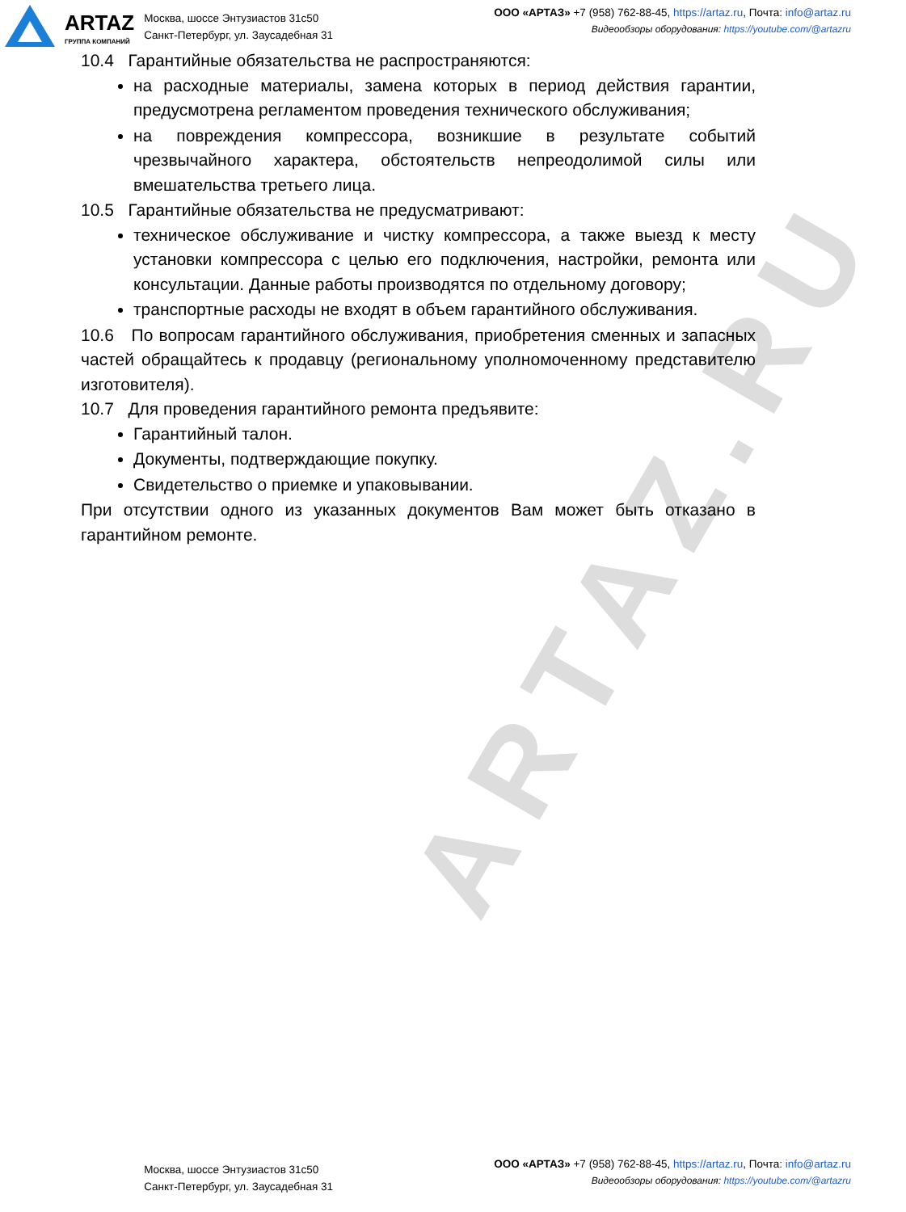ARTAZ.RU
ARTAZ
ГРУППА КОМПАНИЙ
Москва, шоссе Энтузиастов 31с50
Санкт-Петербург, ул. Заусадебная 31
ООО «АРТАЗ» +7 (958) 762-88-45, https://artaz.ru, Почта: info@artaz.ru
Видеообзоры оборудования: https://youtube.com/@artazru
10.4 Гарантийные обязательства не распространяются:
на расходные материалы, замена которых в период действия гарантии, предусмотрена регламентом проведения технического обслуживания;
на повреждения компрессора, возникшие в результате событий чрезвычайного характера, обстоятельств непреодолимой силы или вмешательства третьего лица.
10.5 Гарантийные обязательства не предусматривают:
техническое обслуживание и чистку компрессора, а также выезд к месту установки компрессора с целью его подключения, настройки, ремонта или консультации. Данные работы производятся по отдельному договору;
транспортные расходы не входят в объем гарантийного обслуживания.
10.6 По вопросам гарантийного обслуживания, приобретения сменных и запасных частей обращайтесь к продавцу (региональному уполномоченному представителю изготовителя).
10.7 Для проведения гарантийного ремонта предъявите:
Гарантийный талон.
Документы, подтверждающие покупку.
Свидетельство о приемке и упаковывании.
При отсутствии одного из указанных документов Вам может быть отказано в гарантийном ремонте.
ARTAZ
Москва, шоссе Энтузиастов 31с50
Санкт-Петербург, ул. Заусадебная 31
ООО «АРТАЗ» +7 (958) 762-88-45, https://artaz.ru, Почта: info@artaz.ru
Видеообзоры оборудования: https://youtube.com/@artazru